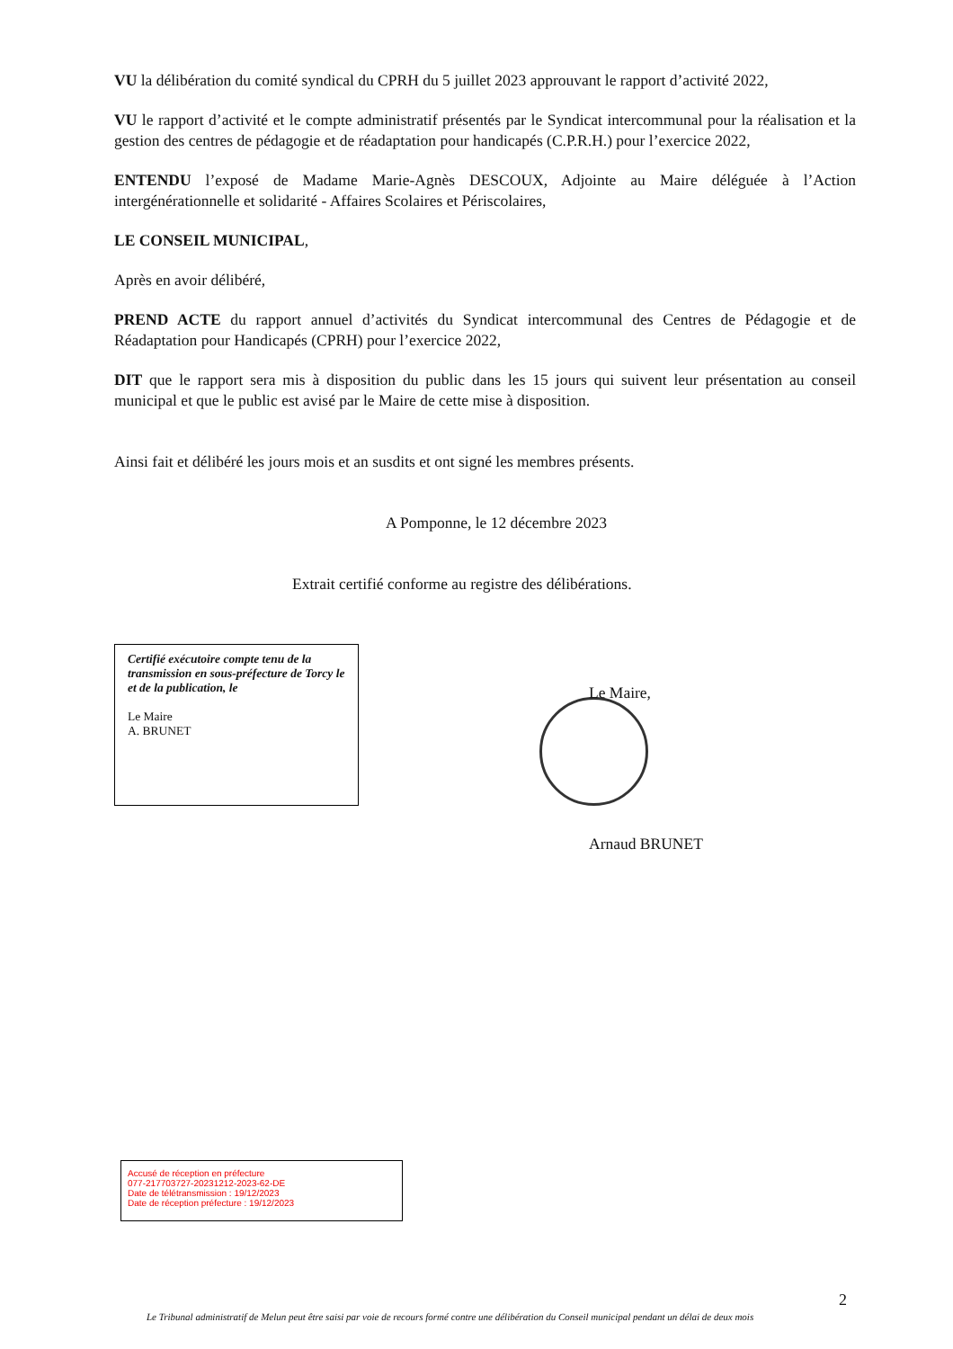VU la délibération du comité syndical du CPRH du 5 juillet 2023 approuvant le rapport d’activité 2022,
VU le rapport d’activité et le compte administratif présentés par le Syndicat intercommunal pour la réalisation et la gestion des centres de pédagogie et de réadaptation pour handicapés (C.P.R.H.) pour l’exercice 2022,
ENTENDU l’exposé de Madame Marie-Agnès DESCOUX, Adjointe au Maire déléguée à l’Action intergénérationnelle et solidarité - Affaires Scolaires et Périscolaires,
LE CONSEIL MUNICIPAL,
Après en avoir délibéré,
PREND ACTE du rapport annuel d’activités du Syndicat intercommunal des Centres de Pédagogie et de Réadaptation pour Handicapés (CPRH) pour l’exercice 2022,
DIT que le rapport sera mis à disposition du public dans les 15 jours qui suivent leur présentation au conseil municipal et que le public est avisé par le Maire de cette mise à disposition.
Ainsi fait et délibéré les jours mois et an susdits et ont signé les membres présents.
A Pomponne, le 12 décembre 2023
Extrait certifié conforme au registre des délibérations.
Certifié exécutoire compte tenu de la transmission en sous-préfecture de Torcy le
et de la publication, le
Le Maire
A. BRUNET
Le Maire,
Arnaud BRUNET
Accusé de réception en préfecture
077-217703727-20231212-2023-62-DE
Date de télétransmission : 19/12/2023
Date de réception préfecture : 19/12/2023
2
Le Tribunal administratif de Melun peut être saisi par voie de recours formé contre une délibération du Conseil municipal pendant un délai de deux mois